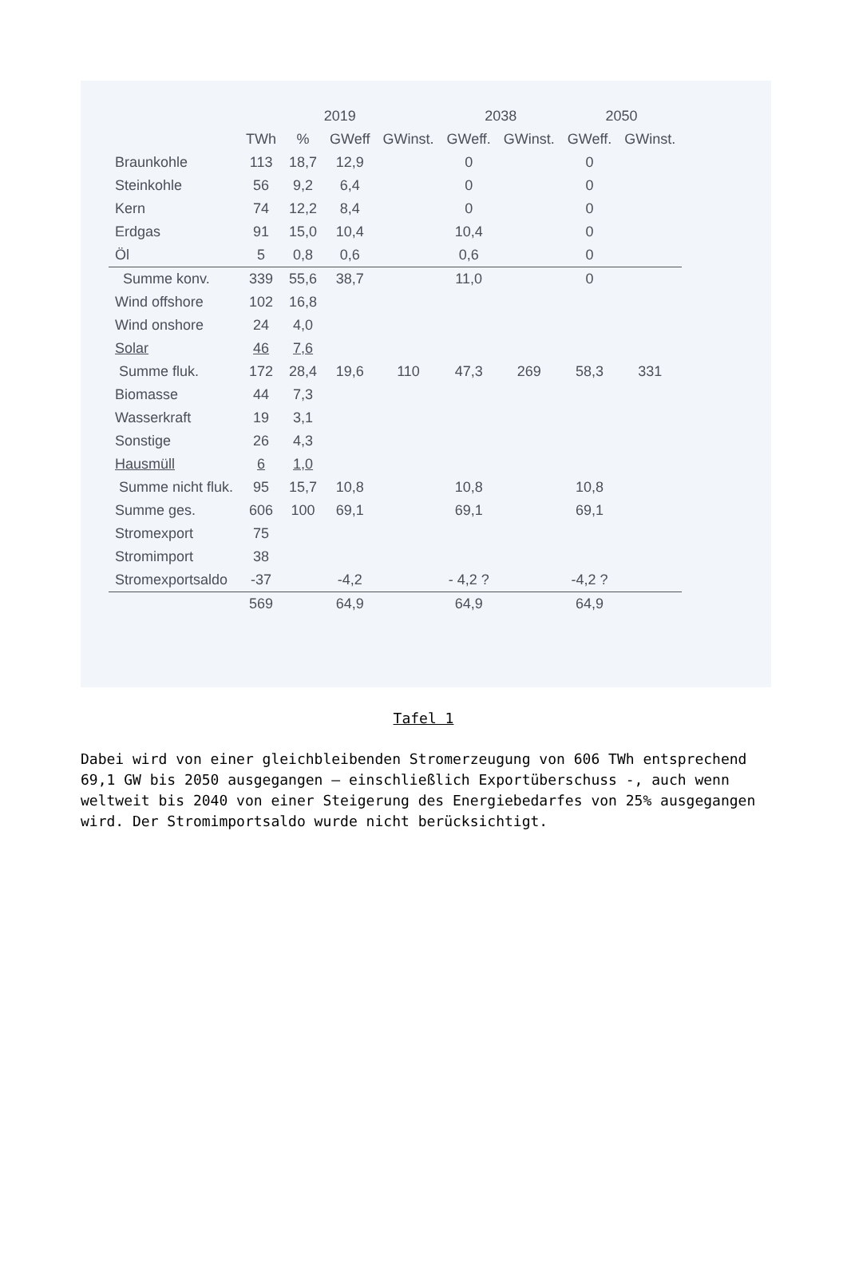| | 2019 | | | | 2038 | | 2050 | |
| --- | --- | --- | --- | --- | --- | --- | --- | --- |
| | TWh | % | GWeff | GWinst. | GWeff. | GWinst. | GWeff. | GWinst. |
| Braunkohle | 113 | 18,7 | 12,9 | | 0 | | 0 | |
| Steinkohle | 56 | 9,2 | 6,4 | | 0 | | 0 | |
| Kern | 74 | 12,2 | 8,4 | | 0 | | 0 | |
| Erdgas | 91 | 15,0 | 10,4 | | 10,4 | | 0 | |
| Öl | 5 | 0,8 | 0,6 | | 0,6 | | 0 | |
| Summe konv. | 339 | 55,6 | 38,7 | | 11,0 | | 0 | |
| Wind offshore | 102 | 16,8 | | | | | | |
| Wind onshore | 24 | 4,0 | | | | | | |
| Solar | 46 | 7,6 | | | | | | |
| Summe fluk. | 172 | 28,4 | 19,6 | 110 | 47,3 | 269 | 58,3 | 331 |
| Biomasse | 44 | 7,3 | | | | | | |
| Wasserkraft | 19 | 3,1 | | | | | | |
| Sonstige | 26 | 4,3 | | | | | | |
| Hausmüll | 6 | 1,0 | | | | | | |
| Summe nicht fluk. | 95 | 15,7 | 10,8 | | 10,8 | | 10,8 | |
| Summe ges. | 606 | 100 | 69,1 | | 69,1 | | 69,1 | |
| Stromexport | 75 | | | | | | | |
| Stromimport | 38 | | | | | | | |
| Stromexportsaldo | -37 | | -4,2 | | - 4,2 ? | | -4,2 ? | |
| | 569 | | 64,9 | | 64,9 | | 64,9 | |
Tafel 1
Dabei wird von einer gleichbleibenden Stromerzeugung von 606 TWh entsprechend 69,1 GW bis 2050 ausgegangen – einschließlich Exportüberschuss -, auch wenn weltweit bis 2040 von einer Steigerung des Energiebedarfes von 25% ausgegangen wird. Der Stromimportsaldo wurde nicht berücksichtigt.